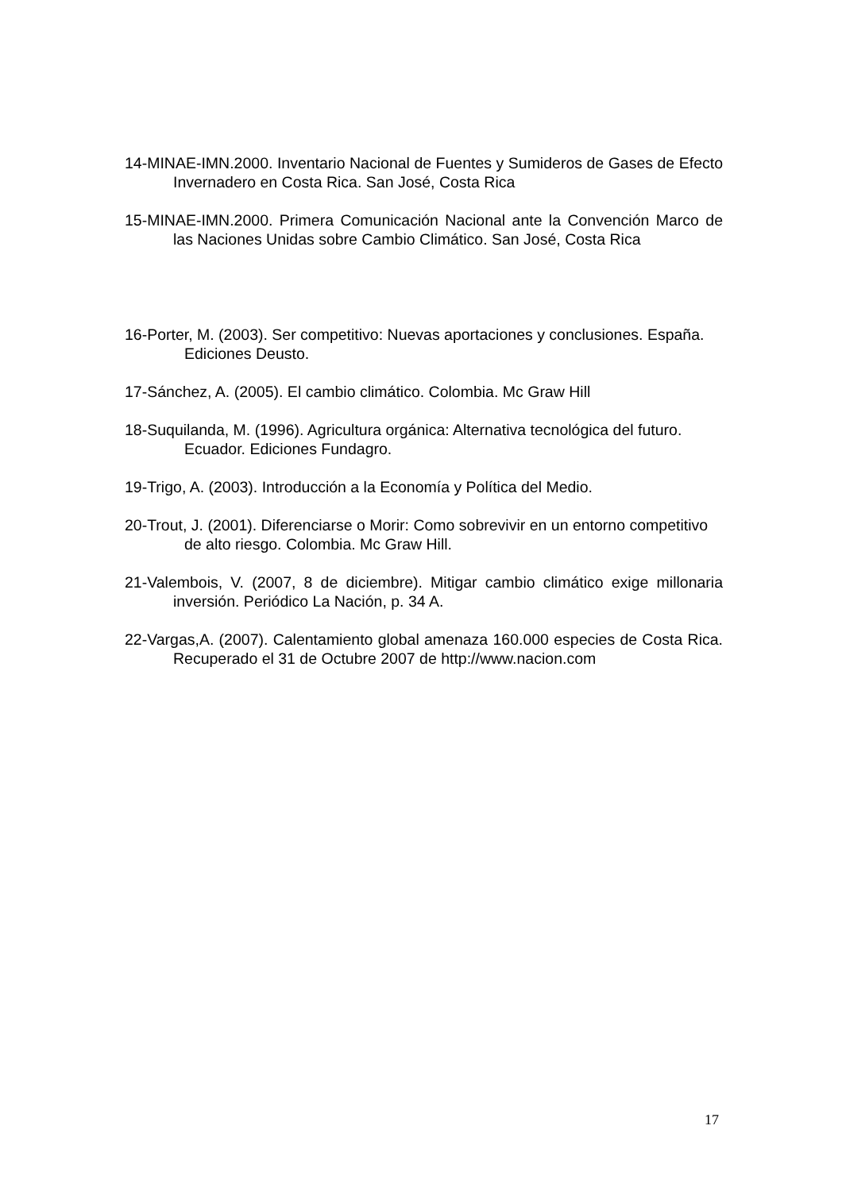14-MINAE-IMN.2000. Inventario Nacional de Fuentes y Sumideros de Gases de Efecto Invernadero en Costa Rica. San José, Costa Rica
15-MINAE-IMN.2000. Primera Comunicación Nacional ante la Convención Marco de las Naciones Unidas sobre Cambio Climático. San José, Costa Rica
16-Porter, M. (2003). Ser competitivo: Nuevas aportaciones y conclusiones. España. Ediciones Deusto.
17-Sánchez, A. (2005). El cambio climático. Colombia. Mc Graw Hill
18-Suquilanda, M. (1996). Agricultura orgánica: Alternativa tecnológica del futuro. Ecuador. Ediciones Fundagro.
19-Trigo, A. (2003). Introducción a la Economía y Política del Medio.
20-Trout, J. (2001). Diferenciarse o Morir: Como sobrevivir en un entorno competitivo de alto riesgo. Colombia. Mc Graw Hill.
21-Valembois, V. (2007, 8 de diciembre). Mitigar cambio climático exige millonaria inversión. Periódico La Nación, p. 34 A.
22-Vargas,A. (2007). Calentamiento global amenaza 160.000 especies de Costa Rica. Recuperado el 31 de Octubre 2007 de http://www.nacion.com
17